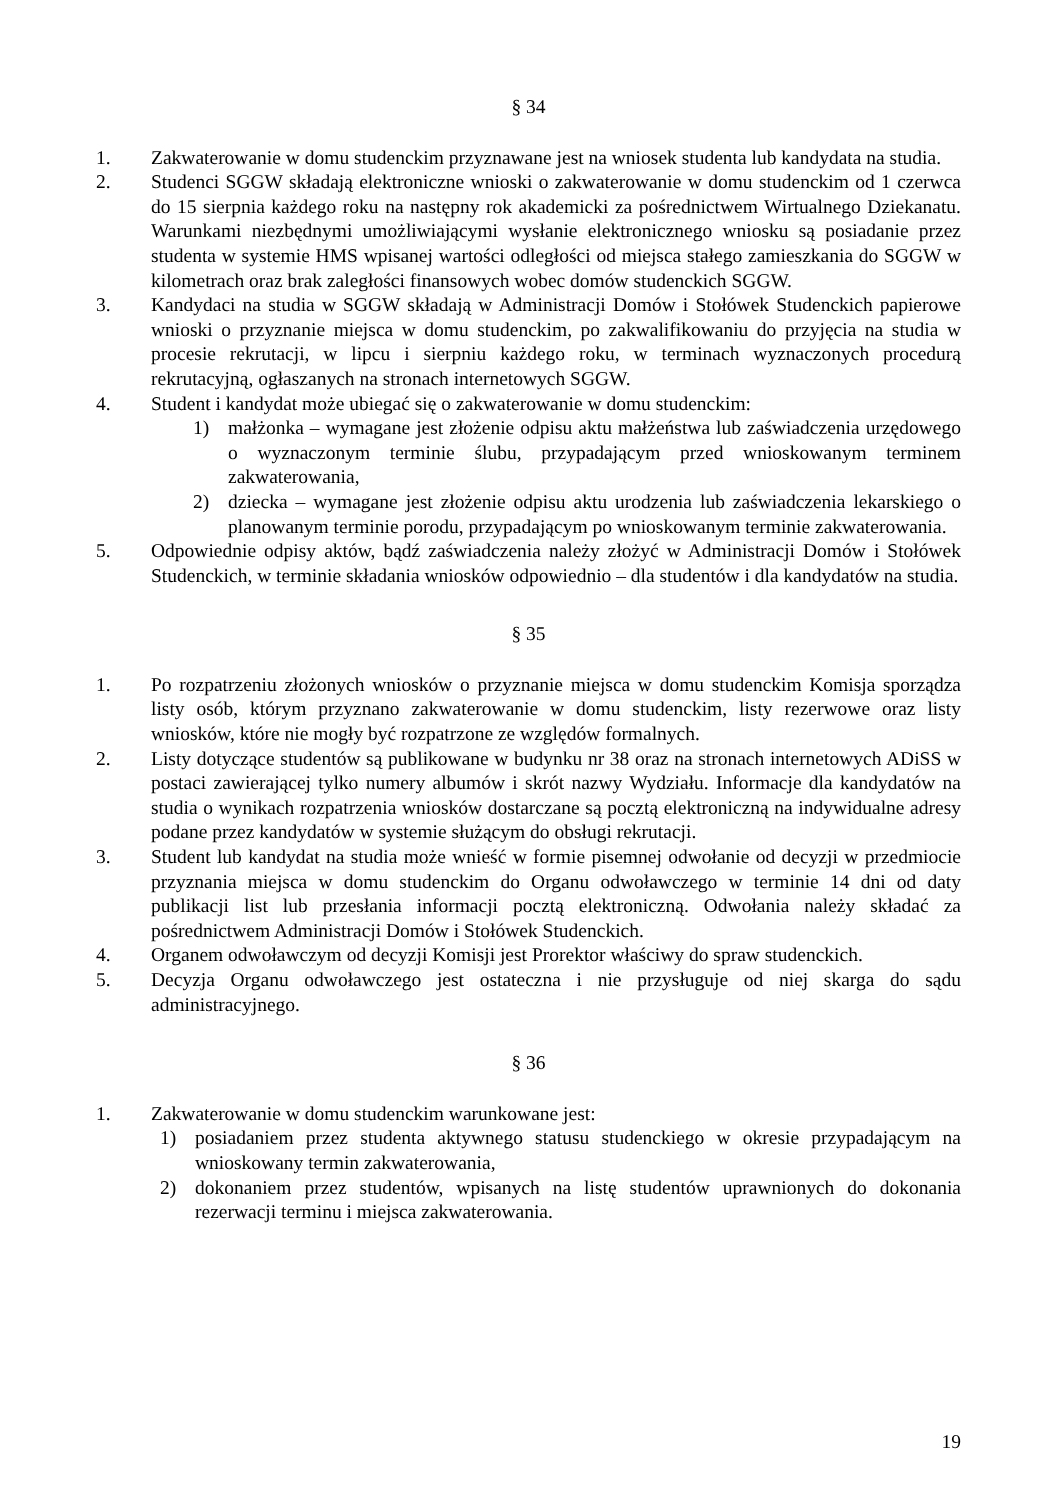§ 34
1. Zakwaterowanie w domu studenckim przyznawane jest na wniosek studenta lub kandydata na studia.
2. Studenci SGGW składają elektroniczne wnioski o zakwaterowanie w domu studenckim od 1 czerwca do 15 sierpnia każdego roku na następny rok akademicki za pośrednictwem Wirtualnego Dziekanatu. Warunkami niezbędnymi umożliwiającymi wysłanie elektronicznego wniosku są posiadanie przez studenta w systemie HMS wpisanej wartości odległości od miejsca stałego zamieszkania do SGGW w kilometrach oraz brak zaległości finansowych wobec domów studenckich SGGW.
3. Kandydaci na studia w SGGW składają w Administracji Domów i Stołówek Studenckich papierowe wnioski o przyznanie miejsca w domu studenckim, po zakwalifikowaniu do przyjęcia na studia w procesie rekrutacji, w lipcu i sierpniu każdego roku, w terminach wyznaczonych procedurą rekrutacyjną, ogłaszanych na stronach internetowych SGGW.
4. Student i kandydat może ubiegać się o zakwaterowanie w domu studenckim:
1) małżonka – wymagane jest złożenie odpisu aktu małżeństwa lub zaświadczenia urzędowego o wyznaczonym terminie ślubu, przypadającym przed wnioskowanym terminem zakwaterowania,
2) dziecka – wymagane jest złożenie odpisu aktu urodzenia lub zaświadczenia lekarskiego o planowanym terminie porodu, przypadającym po wnioskowanym terminie zakwaterowania.
5. Odpowiednie odpisy aktów, bądź zaświadczenia należy złożyć w Administracji Domów i Stołówek Studenckich, w terminie składania wniosków odpowiednio – dla studentów i dla kandydatów na studia.
§ 35
1. Po rozpatrzeniu złożonych wniosków o przyznanie miejsca w domu studenckim Komisja sporządza listy osób, którym przyznano zakwaterowanie w domu studenckim, listy rezerwowe oraz listy wniosków, które nie mogły być rozpatrzone ze względów formalnych.
2. Listy dotyczące studentów są publikowane w budynku nr 38 oraz na stronach internetowych ADiSS w postaci zawierającej tylko numery albumów i skrót nazwy Wydziału. Informacje dla kandydatów na studia o wynikach rozpatrzenia wniosków dostarczane są pocztą elektroniczną na indywidualne adresy podane przez kandydatów w systemie służącym do obsługi rekrutacji.
3. Student lub kandydat na studia może wnieść w formie pisemnej odwołanie od decyzji w przedmiocie przyznania miejsca w domu studenckim do Organu odwoławczego w terminie 14 dni od daty publikacji list lub przesłania informacji pocztą elektroniczną. Odwołania należy składać za pośrednictwem Administracji Domów i Stołówek Studenckich.
4. Organem odwoławczym od decyzji Komisji jest Prorektor właściwy do spraw studenckich.
5. Decyzja Organu odwoławczego jest ostateczna i nie przysługuje od niej skarga do sądu administracyjnego.
§ 36
1. Zakwaterowanie w domu studenckim warunkowane jest:
1) posiadaniem przez studenta aktywnego statusu studenckiego w okresie przypadającym na wnioskowany termin zakwaterowania,
2) dokonaniem przez studentów, wpisanych na listę studentów uprawnionych do dokonania rezerwacji terminu i miejsca zakwaterowania.
19